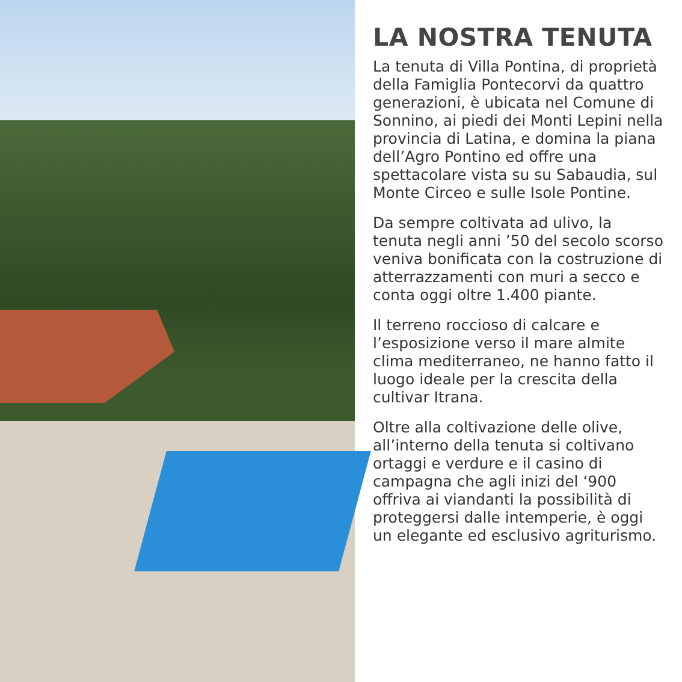LA NOSTRA TENUTA
La tenuta di Villa Pontina, di proprietà della Famiglia Pontecorvi da quattro generazioni, è ubicata nel Comune di Sonnino, ai piedi dei Monti Lepini nella provincia di Latina, e domina la piana dell’Agro Pontino ed offre una spettacolare vista su su Sabaudia, sul Monte Circeo e sulle Isole Pontine.
Da sempre coltivata ad ulivo, la tenuta negli anni ’50 del secolo scorso veniva bonificata con la costruzione di atterrazzamenti con muri a secco e conta oggi oltre 1.400 piante.
Il terreno roccioso di calcare e l’esposizione verso il mare almite clima mediterraneo, ne hanno fatto il luogo ideale per la crescita della cultivar Itrana.
Oltre alla coltivazione delle olive, all’interno della tenuta si coltivano ortaggi e verdure e il casino di campagna che agli inizi del ‘900 offriva ai viandanti la possibilità di proteggersi dalle intemperie, è oggi un elegante ed esclusivo agriturismo.